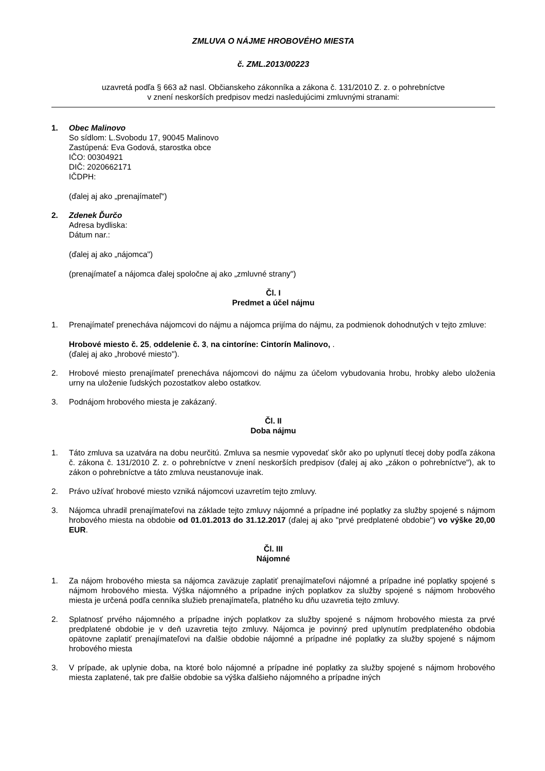ZMLUVA O NÁJME HROBOVÉHO MIESTA
č. ZML.2013/00223
uzavretá podľa § 663 až nasl. Občianskeho zákonníka a zákona č. 131/2010 Z. z. o pohrebníctve
v znení neskorších predpisov medzi nasledujúcimi zmluvnými stranami:
1. Obec Malinovo
So sídlom: L.Svobodu 17, 90045 Malinovo
Zastúpená: Eva Godová, starostka obce
IČO: 00304921
DIČ: 2020662171
IČDPH:
(ďalej aj ako „prenajímateľ“)
2. Zdenek Ďurčo
Adresa bydliska:
Dátum nar.:
(ďalej aj ako „nájomca")
(prenajímateľ a nájomca ďalej spoločne aj ako „zmluvné strany")
Čl. I
Predmet a účel nájmu
1. Prenajímateľ prenecháva nájomcovi do nájmu a nájomca prijíma do nájmu, za podmienok dohodnutých v tejto zmluve:
Hrobové miesto č. 25, oddelenie č. 3, na cintoríne: Cintorín Malinovo, .
(ďalej aj ako „hrobové miesto").
2. Hrobové miesto prenajímateľ prenecháva nájomcovi do nájmu za účelom vybudovania hrobu, hrobky alebo uloženia urny na uloženie ľudských pozostatkov alebo ostatkov.
3. Podnájom hrobového miesta je zakázaný.
Čl. II
Doba nájmu
1. Táto zmluva sa uzatvára na dobu neurčitú. Zmluva sa nesmie vypovedať skôr ako po uplynutí tlecej doby podľa zákona č. zákona č. 131/2010 Z. z. o pohrebníctve v znení neskorších predpisov (ďalej aj ako „zákon o pohrebníctve"), ak to zákon o pohrebníctve a táto zmluva neustanovuje inak.
2. Právo užívať hrobové miesto vzniká nájomcovi uzavretím tejto zmluvy.
3. Nájomca uhradil prenajímateľovi na základe tejto zmluvy nájomné a prípadne iné poplatky za služby spojené s nájmom hrobového miesta na obdobie od 01.01.2013 do 31.12.2017 (ďalej aj ako "prvé predplatené obdobie") vo výške 20,00 EUR.
Čl. III
Nájomné
1. Za nájom hrobového miesta sa nájomca zaväzuje zaplatiť prenajímateľovi nájomné a prípadne iné poplatky spojené s nájmom hrobového miesta. Výška nájomného a prípadne iných poplatkov za služby spojené s nájmom hrobového miesta je určená podľa cenníka služieb prenajímateľa, platného ku dňu uzavretia tejto zmluvy.
2. Splatnosť prvého nájomného a prípadne iných poplatkov za služby spojené s nájmom hrobového miesta za prvé predplatené obdobie je v deň uzavretia tejto zmluvy. Nájomca je povinný pred uplynutím predplateného obdobia opätovne zaplatiť prenajímateľovi na ďalšie obdobie nájomné a prípadne iné poplatky za služby spojené s nájmom hrobového miesta
3. V prípade, ak uplynie doba, na ktoré bolo nájomné a prípadne iné poplatky za služby spojené s nájmom hrobového miesta zaplatené, tak pre ďalšie obdobie sa výška ďalšieho nájomného a prípadne iných